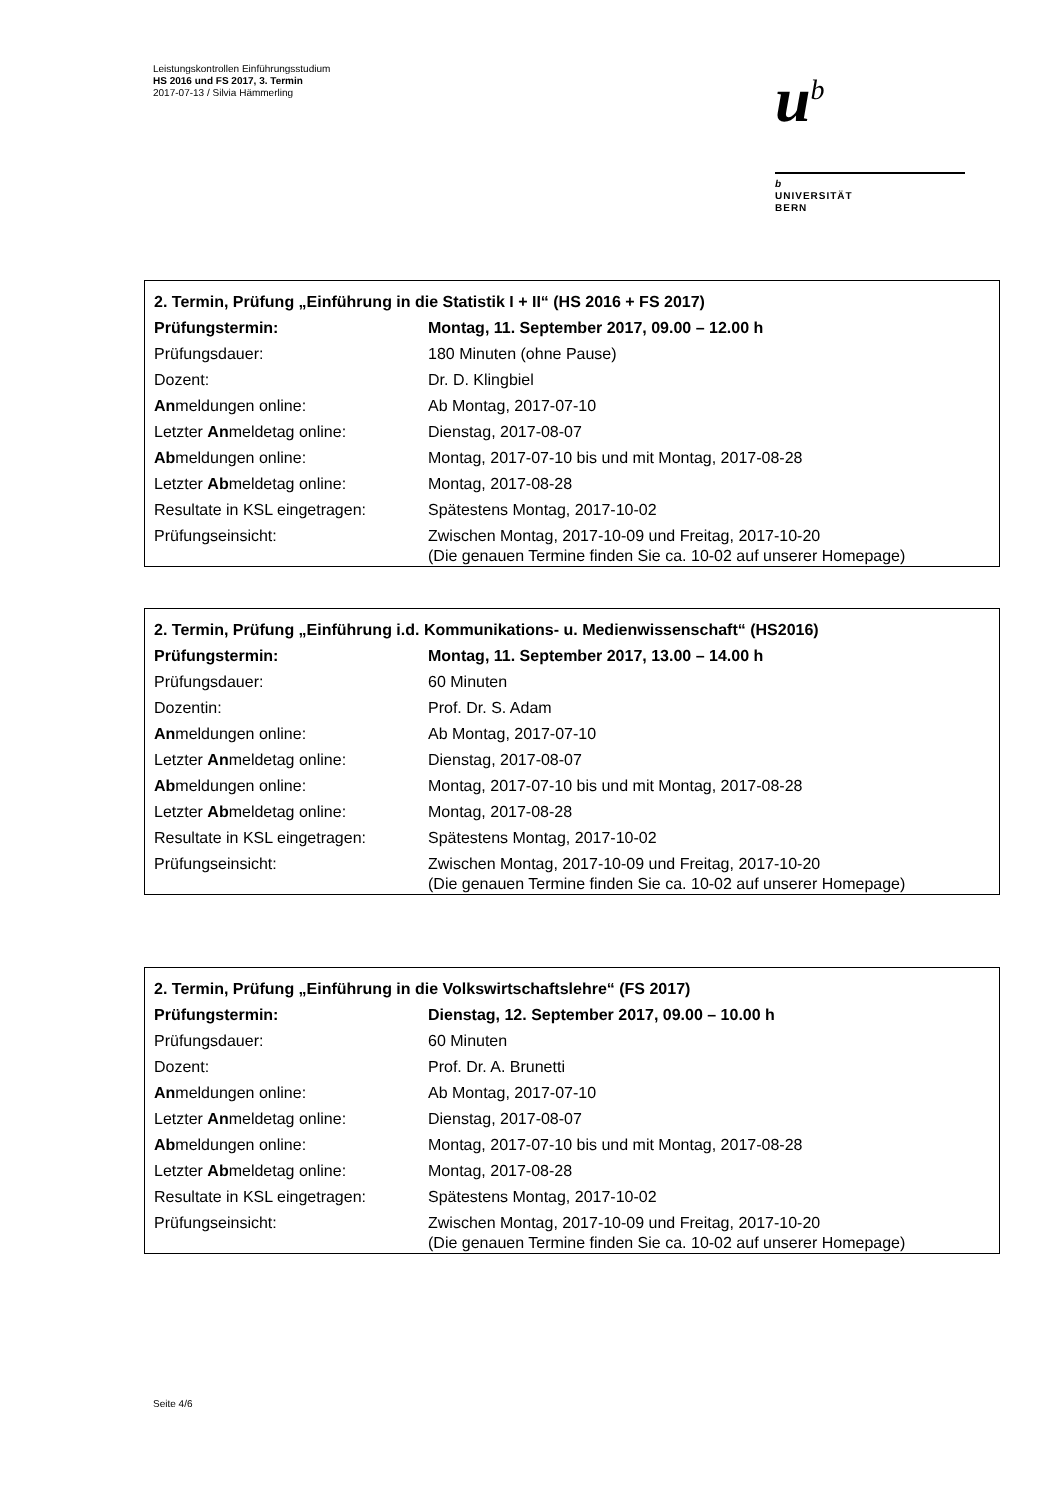Leistungskontrollen Einführungsstudium
HS 2016 und FS 2017, 3. Termin
2017-07-13 / Silvia Hämmerling
u<sup>b</sup>
b
UNIVERSITÄT
BERN
| 2. Termin, Prüfung „Einführung in die Statistik I + II“ (HS 2016 + FS 2017) | |
| Prüfungstermin: | Montag, 11. September 2017, 09.00 – 12.00 h |
| Prüfungsdauer: | 180 Minuten (ohne Pause) |
| Dozent: | Dr. D. Klingbiel |
| An meldungen online: | Ab Montag, 2017-07-10 |
| Letzter An meldetag online: | Dienstag, 2017-08-07 |
| Ab meldungen online: | Montag, 2017-07-10 bis und mit Montag, 2017-08-28 |
| Letzter Ab meldetag online: | Montag, 2017-08-28 |
| Resultate in KSL eingetragen: | Spätestens Montag, 2017-10-02 |
| Prüfungseinsicht: | Zwischen Montag, 2017-10-09 und Freitag, 2017-10-20 (Die genauen Termine finden Sie ca. 10-02 auf unserer Homepage) |
| 2. Termin, Prüfung „Einführung i.d. Kommunikations- u. Medienwissenschaft“ (HS2016) | |
| Prüfungstermin: | Montag, 11. September 2017, 13.00 – 14.00 h |
| Prüfungsdauer: | 60 Minuten |
| Dozentin: | Prof. Dr. S. Adam |
| An meldungen online: | Ab Montag, 2017-07-10 |
| Letzter An meldetag online: | Dienstag, 2017-08-07 |
| Ab meldungen online: | Montag, 2017-07-10 bis und mit Montag, 2017-08-28 |
| Letzter Ab meldetag online: | Montag, 2017-08-28 |
| Resultate in KSL eingetragen: | Spätestens Montag, 2017-10-02 |
| Prüfungseinsicht: | Zwischen Montag, 2017-10-09 und Freitag, 2017-10-20 (Die genauen Termine finden Sie ca. 10-02 auf unserer Homepage) |
| 2. Termin, Prüfung „Einführung in die Volkswirtschaftslehre“ (FS 2017) | |
| Prüfungstermin: | Dienstag, 12. September 2017, 09.00 – 10.00 h |
| Prüfungsdauer: | 60 Minuten |
| Dozent: | Prof. Dr. A. Brunetti |
| An meldungen online: | Ab Montag, 2017-07-10 |
| Letzter An meldetag online: | Dienstag, 2017-08-07 |
| Ab meldungen online: | Montag, 2017-07-10 bis und mit Montag, 2017-08-28 |
| Letzter Ab meldetag online: | Montag, 2017-08-28 |
| Resultate in KSL eingetragen: | Spätestens Montag, 2017-10-02 |
| Prüfungseinsicht: | Zwischen Montag, 2017-10-09 und Freitag, 2017-10-20 (Die genauen Termine finden Sie ca. 10-02 auf unserer Homepage) |
Seite 4/6